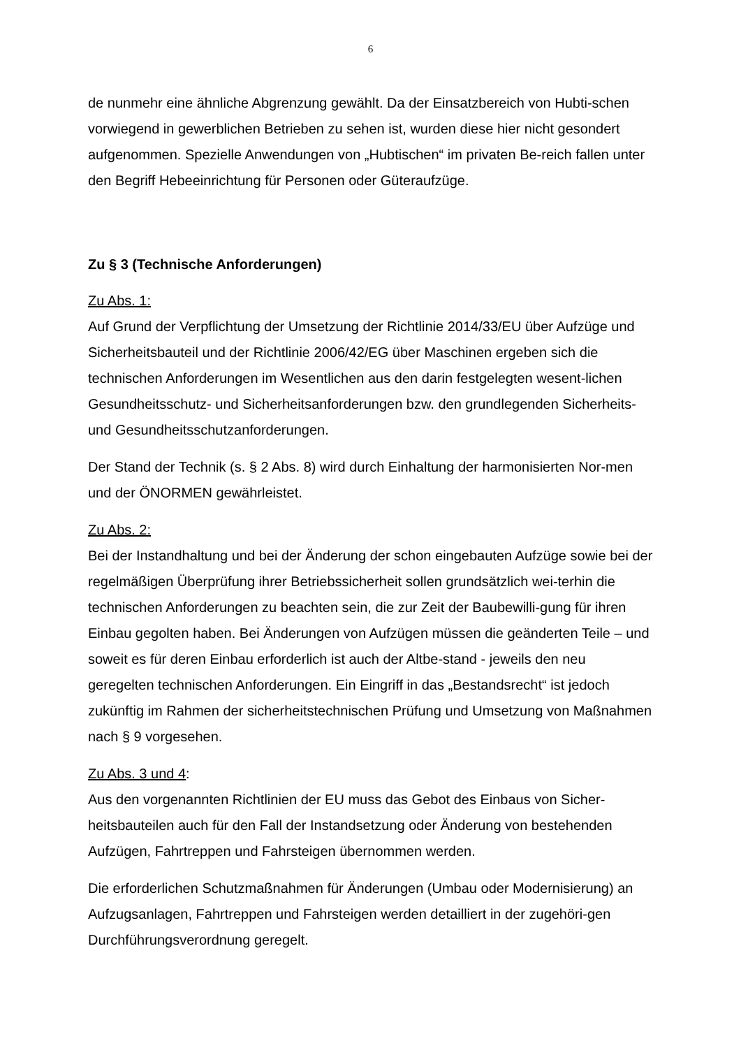6
de nunmehr eine ähnliche Abgrenzung gewählt. Da der Einsatzbereich von Hubti-schen vorwiegend in gewerblichen Betrieben zu sehen ist, wurden diese hier nicht gesondert aufgenommen. Spezielle Anwendungen von „Hubtischen“ im privaten Be-reich fallen unter den Begriff Hebeeinrichtung für Personen oder Güteraufzüge.
Zu § 3 (Technische Anforderungen)
Zu Abs. 1:
Auf Grund der Verpflichtung der Umsetzung der Richtlinie 2014/33/EU über Aufzüge und Sicherheitsbauteil und der Richtlinie 2006/42/EG über Maschinen ergeben sich die technischen Anforderungen im Wesentlichen aus den darin festgelegten wesent-lichen Gesundheitsschutz- und Sicherheitsanforderungen bzw. den grundlegenden Sicherheits- und Gesundheitsschutzanforderungen.
Der Stand der Technik (s. § 2 Abs. 8) wird durch Einhaltung der harmonisierten Nor-men und der ÖNORMEN gewährleistet.
Zu Abs. 2:
Bei der Instandhaltung und bei der Änderung der schon eingebauten Aufzüge sowie bei der regelmäßigen Überprüfung ihrer Betriebssicherheit sollen grundsätzlich wei-terhin die technischen Anforderungen zu beachten sein, die zur Zeit der Baubewilli-gung für ihren Einbau gegolten haben. Bei Änderungen von Aufzügen müssen die geänderten Teile – und soweit es für deren Einbau erforderlich ist auch der Altbe-stand - jeweils den neu geregelten technischen Anforderungen. Ein Eingriff in das „Bestandsrecht“ ist jedoch zukünftig im Rahmen der sicherheitstechnischen Prüfung und Umsetzung von Maßnahmen nach § 9 vorgesehen.
Zu Abs. 3 und 4:
Aus den vorgenannten Richtlinien der EU muss das Gebot des Einbaus von Sicher-heitsbauteilen auch für den Fall der Instandsetzung oder Änderung von bestehenden Aufzügen, Fahrtreppen und Fahrsteigen übernommen werden.
Die erforderlichen Schutzmaßnahmen für Änderungen (Umbau oder Modernisierung) an Aufzugsanlagen, Fahrtreppen und Fahrsteigen werden detailliert in der zugehöri-gen Durchführungsverordnung geregelt.